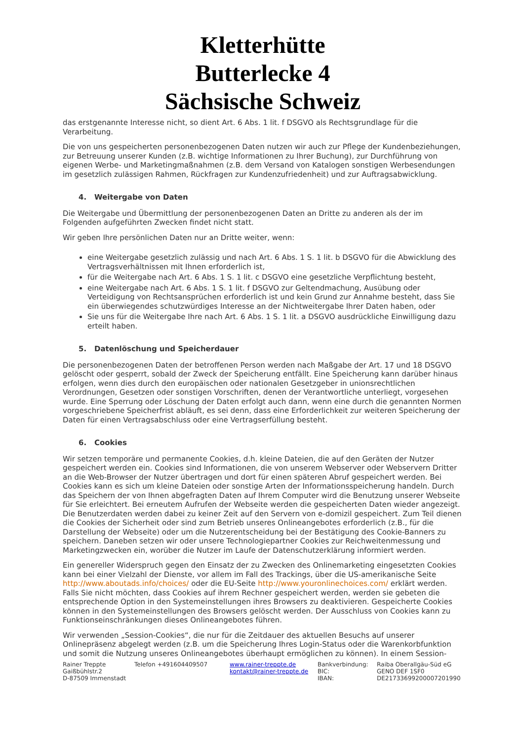Kletterhütte
Butterlecke 4
Sächsische Schweiz
das erstgenannte Interesse nicht, so dient Art. 6 Abs. 1 lit. f DSGVO als Rechtsgrundlage für die Verarbeitung.
Die von uns gespeicherten personenbezogenen Daten nutzen wir auch zur Pflege der Kundenbeziehungen, zur Betreuung unserer Kunden (z.B. wichtige Informationen zu Ihrer Buchung), zur Durchführung von eigenen Werbe- und Marketingmaßnahmen (z.B. dem Versand von Katalogen sonstigen Werbesendungen im gesetzlich zulässigen Rahmen, Rückfragen zur Kundenzufriedenheit) und zur Auftragsabwicklung.
4. Weitergabe von Daten
Die Weitergabe und Übermittlung der personenbezogenen Daten an Dritte zu anderen als der im Folgenden aufgeführten Zwecken findet nicht statt.
Wir geben Ihre persönlichen Daten nur an Dritte weiter, wenn:
eine Weitergabe gesetzlich zulässig und nach Art. 6 Abs. 1 S. 1 lit. b DSGVO für die Abwicklung des Vertragsverhältnissen mit Ihnen erforderlich ist,
für die Weitergabe nach Art. 6 Abs. 1 S. 1 lit. c DSGVO eine gesetzliche Verpflichtung besteht,
eine Weitergabe nach Art. 6 Abs. 1 S. 1 lit. f DSGVO zur Geltendmachung, Ausübung oder Verteidigung von Rechtsansprüchen erforderlich ist und kein Grund zur Annahme besteht, dass Sie ein überwiegendes schutzwürdiges Interesse an der Nichtweitergabe Ihrer Daten haben, oder
Sie uns für die Weitergabe Ihre nach Art. 6 Abs. 1 S. 1 lit. a DSGVO ausdrückliche Einwilligung dazu erteilt haben.
5. Datenlöschung und Speicherdauer
Die personenbezogenen Daten der betroffenen Person werden nach Maßgabe der Art. 17 und 18 DSGVO gelöscht oder gesperrt, sobald der Zweck der Speicherung entfällt. Eine Speicherung kann darüber hinaus erfolgen, wenn dies durch den europäischen oder nationalen Gesetzgeber in unionsrechtlichen Verordnungen, Gesetzen oder sonstigen Vorschriften, denen der Verantwortliche unterliegt, vorgesehen wurde. Eine Sperrung oder Löschung der Daten erfolgt auch dann, wenn eine durch die genannten Normen vorgeschriebene Speicherfrist abläuft, es sei denn, dass eine Erforderlichkeit zur weiteren Speicherung der Daten für einen Vertragsabschluss oder eine Vertragserfüllung besteht.
6. Cookies
Wir setzen temporäre und permanente Cookies, d.h. kleine Dateien, die auf den Geräten der Nutzer gespeichert werden ein. Cookies sind Informationen, die von unserem Webserver oder Webservern Dritter an die Web-Browser der Nutzer übertragen und dort für einen späteren Abruf gespeichert werden. Bei Cookies kann es sich um kleine Dateien oder sonstige Arten der Informationsspeicherung handeln. Durch das Speichern der von Ihnen abgefragten Daten auf Ihrem Computer wird die Benutzung unserer Webseite für Sie erleichtert. Bei erneutem Aufrufen der Webseite werden die gespeicherten Daten wieder angezeigt. Die Benutzerdaten werden dabei zu keiner Zeit auf den Servern von e-domizil gespeichert. Zum Teil dienen die Cookies der Sicherheit oder sind zum Betrieb unseres Onlineangebotes erforderlich (z.B., für die Darstellung der Webseite) oder um die Nutzerentscheidung bei der Bestätigung des Cookie-Banners zu speichern. Daneben setzen wir oder unsere Technologiepartner Cookies zur Reichweitenmessung und Marketingzwecken ein, worüber die Nutzer im Laufe der Datenschutzerklärung informiert werden.
Ein genereller Widerspruch gegen den Einsatz der zu Zwecken des Onlinemarketing eingesetzten Cookies kann bei einer Vielzahl der Dienste, vor allem im Fall des Trackings, über die US-amerikanische Seite http://www.aboutads.info/choices/ oder die EU-Seite http://www.youronlinechoices.com/ erklärt werden. Falls Sie nicht möchten, dass Cookies auf ihrem Rechner gespeichert werden, werden sie gebeten die entsprechende Option in den Systemeinstellungen ihres Browsers zu deaktivieren. Gespeicherte Cookies können in den Systemeinstellungen des Browsers gelöscht werden. Der Ausschluss von Cookies kann zu Funktionseinschränkungen dieses Onlineangebotes führen.
Wir verwenden „Session-Cookies“, die nur für die Zeitdauer des aktuellen Besuchs auf unserer Onlinepräsenz abgelegt werden (z.B. um die Speicherung Ihres Login-Status oder die Warenkorbfunktion und somit die Nutzung unseres Onlineangebotes überhaupt ermöglichen zu können). In einem Session-
Rainer Treppte
Gaißbühlstr.2
D-87509 Immenstadt
Telefon +491604409507 www.rainer-treppte.de
kontakt@rainer-treppte.de
Bankverbindung:
BIC:
IBAN:
Raiba Oberallgäu-Süd eG
GENO DEF 1SF0
DE21733699200007201990